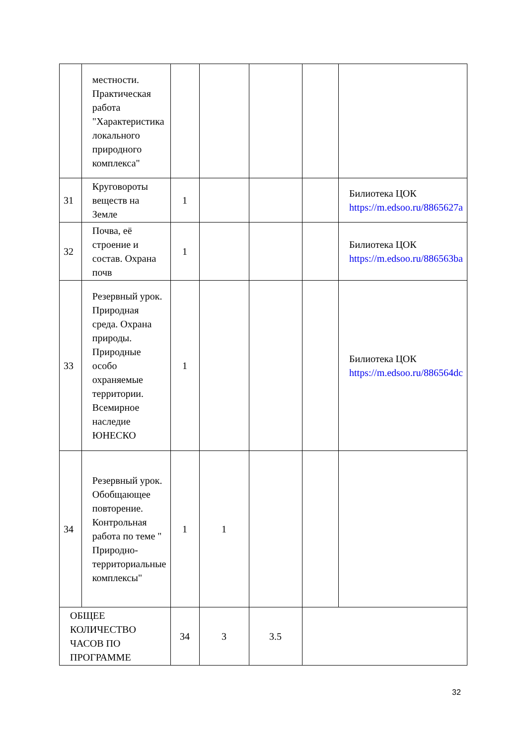| | местности. Практическая работа "Характеристика локального природного комплекса" | | | | | |
| 31 | Круговороты веществ на Земле | 1 | | | | Билиотека ЦОК https://m.edsoo.ru/8865627a |
| 32 | Почва, её строение и состав. Охрана почв | 1 | | | | Билиотека ЦОК https://m.edsoo.ru/886563ba |
| 33 | Резервный урок. Природная среда. Охрана природы. Природные особо охраняемые территории. Всемирное наследие ЮНЕСКО | 1 | | | | Билиотека ЦОК https://m.edsoo.ru/886564dc |
| 34 | Резервный урок. Обобщающее повторение. Контрольная работа по теме " Природно-территориальные комплексы" | 1 | 1 | | | |
| ОБЩЕЕ КОЛИЧЕСТВО ЧАСОВ ПО ПРОГРАММЕ | | 34 | 3 | 3.5 | | |
32